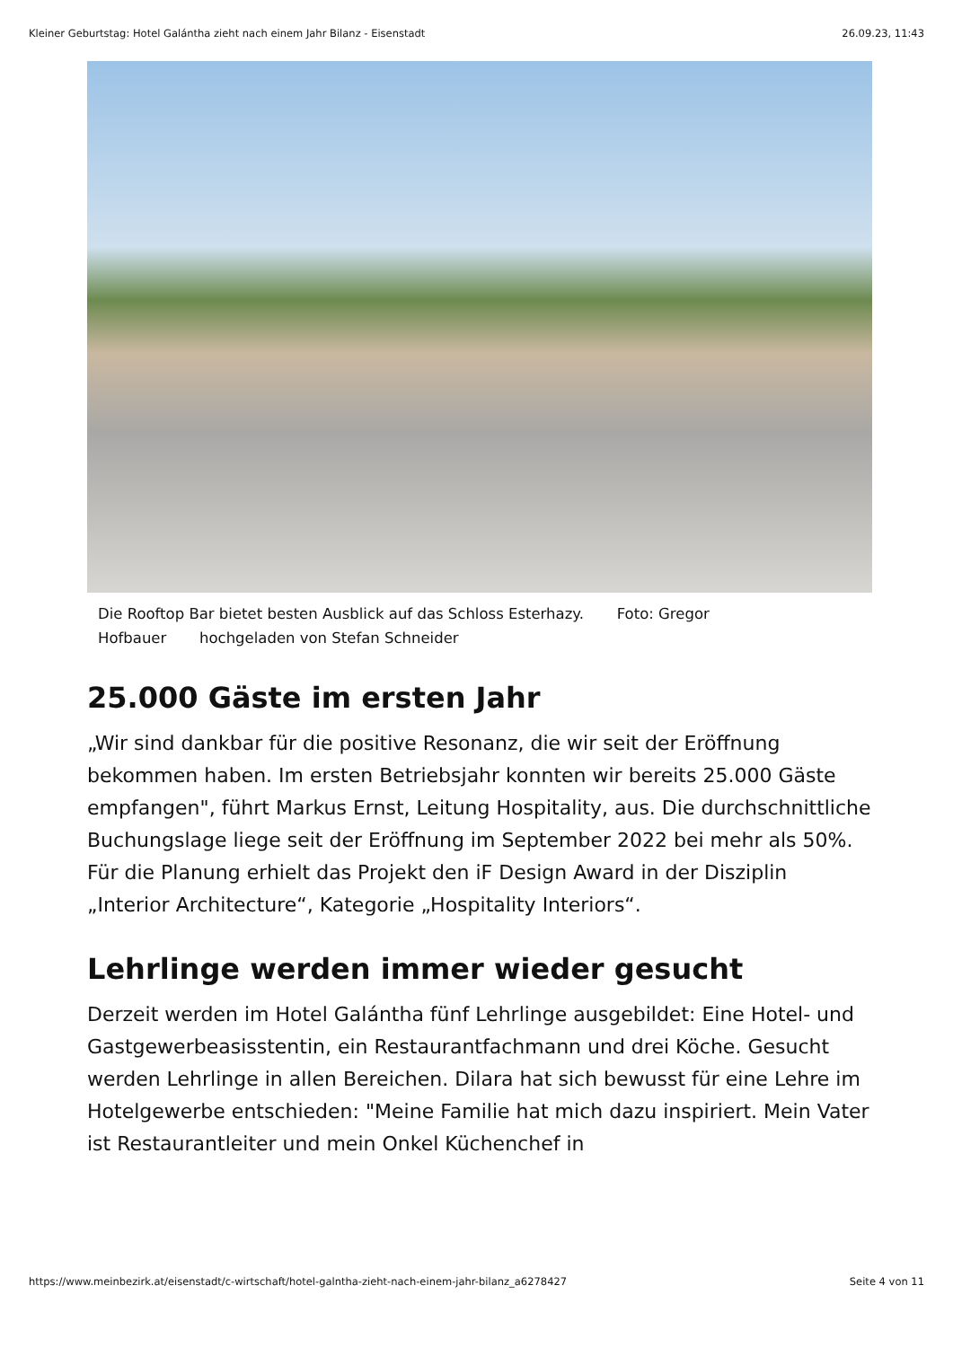Kleiner Geburtstag: Hotel Galántha zieht nach einem Jahr Bilanz - Eisenstadt 26.09.23, 11:43
Die Rooftop Bar bietet besten Ausblick auf das Schloss Esterhazy. Foto: Gregor Hofbauer hochgeladen von Stefan Schneider
25.000 Gäste im ersten Jahr
„Wir sind dankbar für die positive Resonanz, die wir seit der Eröffnung bekommen haben. Im ersten Betriebsjahr konnten wir bereits 25.000 Gäste empfangen", führt Markus Ernst, Leitung Hospitality, aus. Die durchschnittliche Buchungslage liege seit der Eröffnung im September 2022 bei mehr als 50%. Für die Planung erhielt das Projekt den iF Design Award in der Disziplin „Interior Architecture“, Kategorie „Hospitality Interiors“.
Lehrlinge werden immer wieder gesucht
Derzeit werden im Hotel Galántha fünf Lehrlinge ausgebildet: Eine Hotel- und Gastgewerbeasisstentin, ein Restaurantfachmann und drei Köche. Gesucht werden Lehrlinge in allen Bereichen. Dilara hat sich bewusst für eine Lehre im Hotelgewerbe entschieden: "Meine Familie hat mich dazu inspiriert. Mein Vater ist Restaurantleiter und mein Onkel Küchenchef in
https://www.meinbezirk.at/eisenstadt/c-wirtschaft/hotel-galntha-zieht-nach-einem-jahr-bilanz_a6278427 Seite 4 von 11